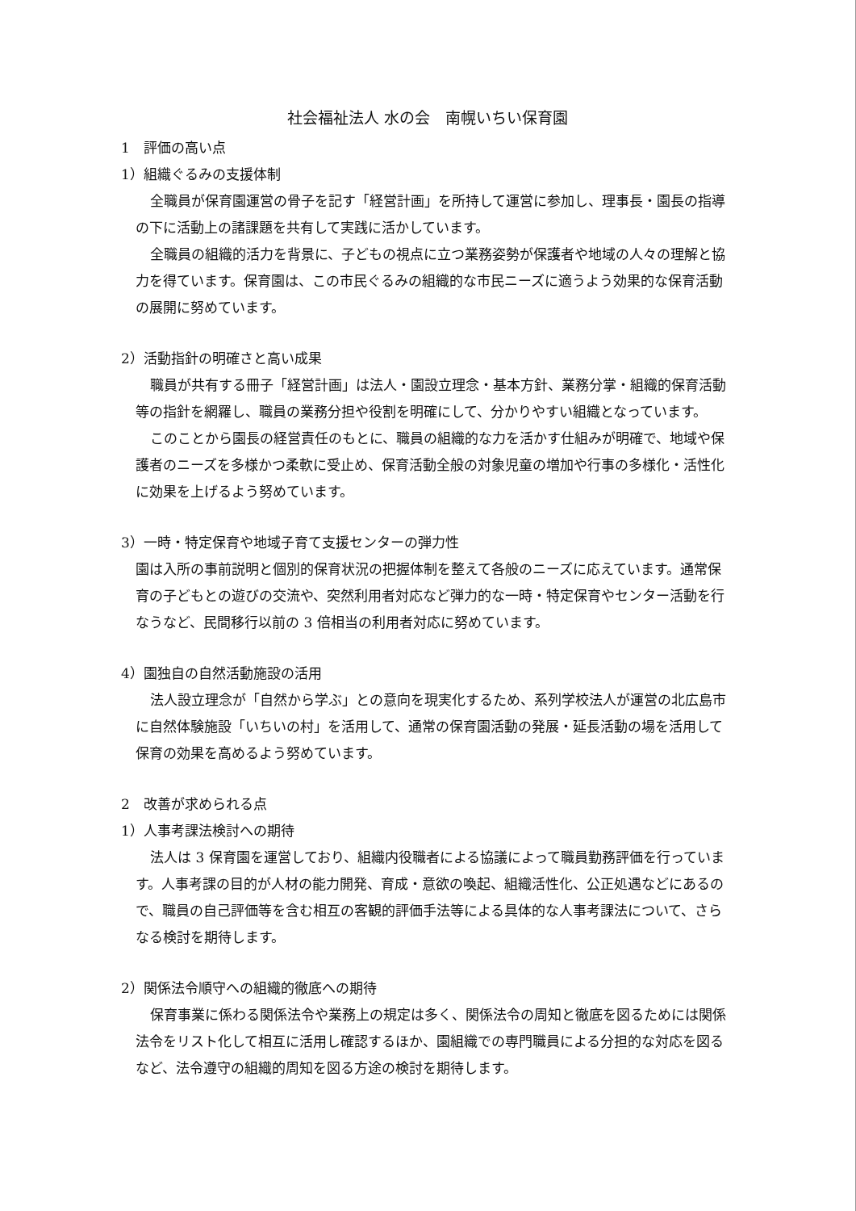社会福祉法人 水の会　南幌いちい保育園
1　評価の高い点
1）組織ぐるみの支援体制
全職員が保育園運営の骨子を記す「経営計画」を所持して運営に参加し、理事長・園長の指導の下に活動上の諸課題を共有して実践に活かしています。
全職員の組織的活力を背景に、子どもの視点に立つ業務姿勢が保護者や地域の人々の理解と協力を得ています。保育園は、この市民ぐるみの組織的な市民ニーズに適うよう効果的な保育活動の展開に努めています。
2）活動指針の明確さと高い成果
職員が共有する冊子「経営計画」は法人・園設立理念・基本方針、業務分掌・組織的保育活動等の指針を網羅し、職員の業務分担や役割を明確にして、分かりやすい組織となっています。
このことから園長の経営責任のもとに、職員の組織的な力を活かす仕組みが明確で、地域や保護者のニーズを多様かつ柔軟に受止め、保育活動全般の対象児童の増加や行事の多様化・活性化に効果を上げるよう努めています。
3）一時・特定保育や地域子育て支援センターの弾力性
園は入所の事前説明と個別的保育状況の把握体制を整えて各般のニーズに応えています。通常保育の子どもとの遊びの交流や、突然利用者対応など弾力的な一時・特定保育やセンター活動を行なうなど、民間移行以前の 3 倍相当の利用者対応に努めています。
4）園独自の自然活動施設の活用
法人設立理念が「自然から学ぶ」との意向を現実化するため、系列学校法人が運営の北広島市に自然体験施設「いちいの村」を活用して、通常の保育園活動の発展・延長活動の場を活用して保育の効果を高めるよう努めています。
2　改善が求められる点
1）人事考課法検討への期待
法人は 3 保育園を運営しており、組織内役職者による協議によって職員勤務評価を行っています。人事考課の目的が人材の能力開発、育成・意欲の喚起、組織活性化、公正処遇などにあるので、職員の自己評価等を含む相互の客観的評価手法等による具体的な人事考課法について、さらなる検討を期待します。
2）関係法令順守への組織的徹底への期待
保育事業に係わる関係法令や業務上の規定は多く、関係法令の周知と徹底を図るためには関係法令をリスト化して相互に活用し確認するほか、園組織での専門職員による分担的な対応を図るなど、法令遵守の組織的周知を図る方途の検討を期待します。